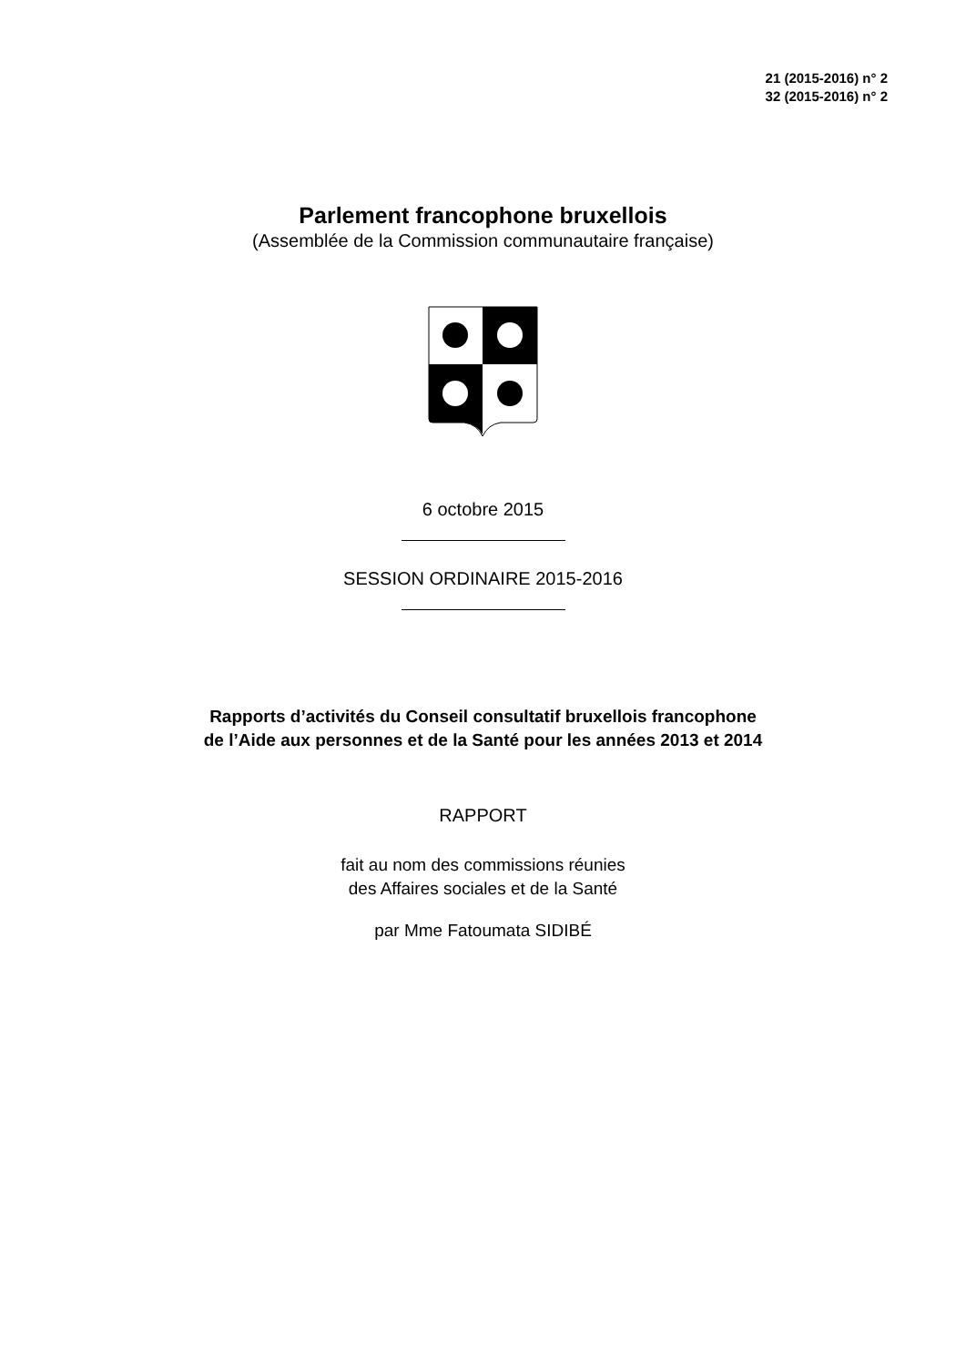21 (2015-2016) n° 2
32 (2015-2016) n° 2
Parlement francophone bruxellois
(Assemblée de la Commission communautaire française)
6 octobre 2015
SESSION ORDINAIRE 2015-2016
Rapports d’activités du Conseil consultatif bruxellois francophone
de l’Aide aux personnes et de la Santé pour les années 2013 et 2014
RAPPORT
fait au nom des commissions réunies
des Affaires sociales et de la Santé
par Mme Fatoumata SIDIBÉ